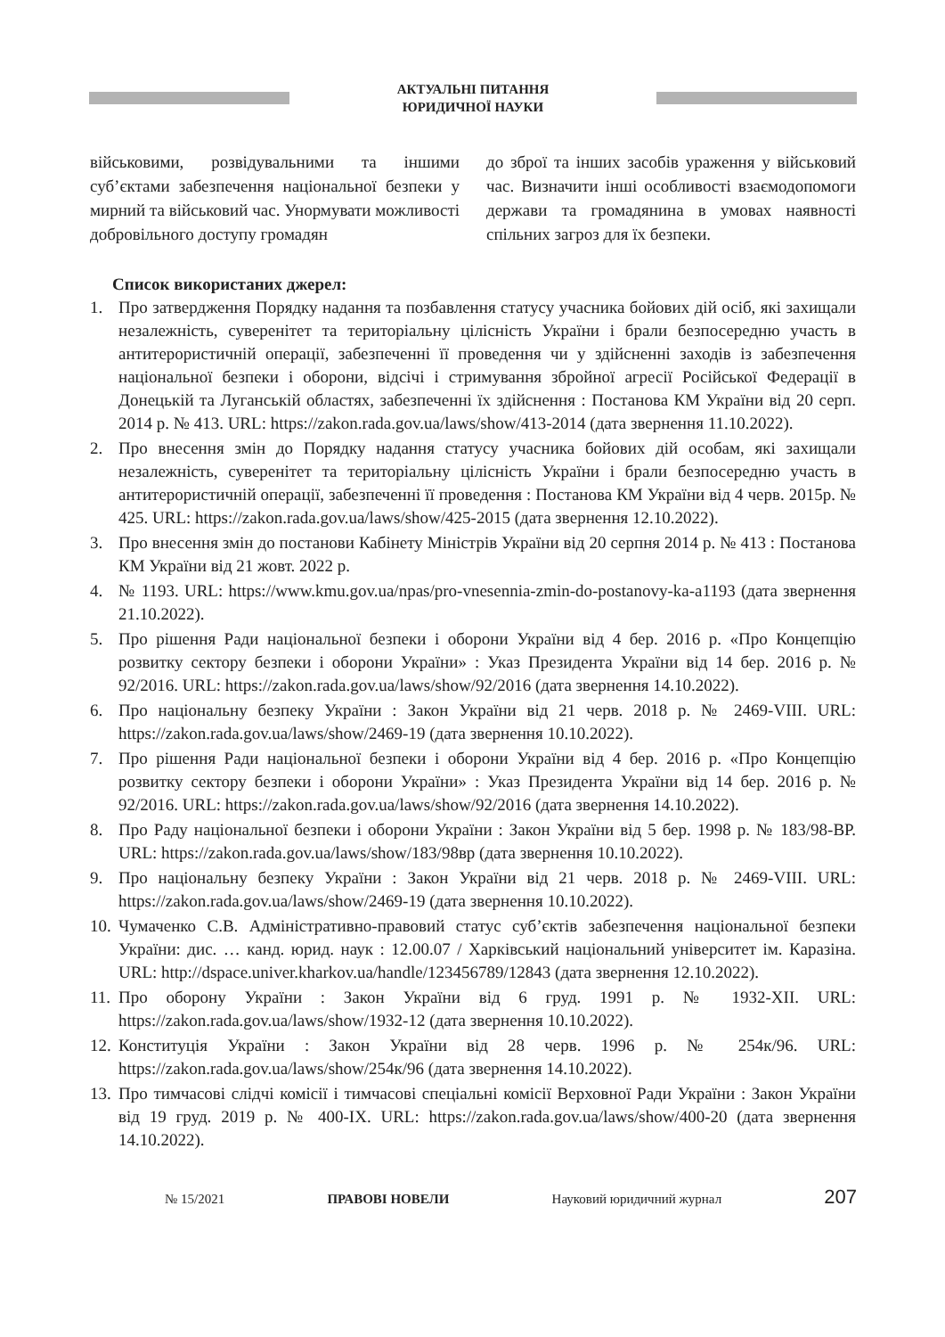АКТУАЛЬНІ ПИТАННЯ
ЮРИДИЧНОЇ НАУКИ
військовими, розвідувальними та іншими суб’єктами забезпечення національної безпеки у мирний та військовий час. Унормувати можливості добровільного доступу громадян
до зброї та інших засобів ураження у військовий час. Визначити інші особливості взаємодопомоги держави та громадянина в умовах наявності спільних загроз для їх безпеки.
Список використаних джерел:
1. Про затвердження Порядку надання та позбавлення статусу учасника бойових дій осіб, які захищали незалежність, суверенітет та територіальну цілісність України і брали безпосередню участь в антитерористичній операції, забезпеченні її проведення чи у здійсненні заходів із забезпечення національної безпеки і оборони, відсічі і стримування збройної агресії Російської Федерації в Донецькій та Луганській областях, забезпеченні їх здійснення : Постанова КМ України від 20 серп. 2014 р. № 413. URL: https://zakon.rada.gov.ua/laws/show/413-2014 (дата звернення 11.10.2022).
2. Про внесення змін до Порядку надання статусу учасника бойових дій особам, які захищали незалежність, суверенітет та територіальну цілісність України і брали безпосередню участь в антитерористичній операції, забезпеченні її проведення : Постанова КМ України від 4 черв. 2015р. № 425. URL: https://zakon.rada.gov.ua/laws/show/425-2015 (дата звернення 12.10.2022).
3. Про внесення змін до постанови Кабінету Міністрів України від 20 серпня 2014 р. № 413 : Постанова КМ України від 21 жовт. 2022 р.
4. № 1193. URL: https://www.kmu.gov.ua/npas/pro-vnesennia-zmin-do-postanovy-ka-a1193 (дата звернення 21.10.2022).
5. Про рішення Ради національної безпеки і оборони України від 4 бер. 2016 р. «Про Концепцію розвитку сектору безпеки і оборони України» : Указ Президента України від 14 бер. 2016 р. № 92/2016. URL: https://zakon.rada.gov.ua/laws/show/92/2016 (дата звернення 14.10.2022).
6. Про національну безпеку України : Закон України від 21 черв. 2018 р. № 2469-VIII. URL: https://zakon.rada.gov.ua/laws/show/2469-19 (дата звернення 10.10.2022).
7. Про рішення Ради національної безпеки і оборони України від 4 бер. 2016 р. «Про Концепцію розвитку сектору безпеки і оборони України» : Указ Президента України від 14 бер. 2016 р. № 92/2016. URL: https://zakon.rada.gov.ua/laws/show/92/2016 (дата звернення 14.10.2022).
8. Про Раду національної безпеки і оборони України : Закон України від 5 бер. 1998 р. № 183/98-ВР. URL: https://zakon.rada.gov.ua/laws/show/183/98вр (дата звернення 10.10.2022).
9. Про національну безпеку України : Закон України від 21 черв. 2018 р. № 2469-VIII. URL: https://zakon.rada.gov.ua/laws/show/2469-19 (дата звернення 10.10.2022).
10. Чумаченко С.В. Адміністративно-правовий статус суб’єктів забезпечення національної безпеки України: дис. … канд. юрид. наук : 12.00.07 / Харківський національний університет ім. Каразіна. URL: http://dspace.univer.kharkov.ua/handle/123456789/12843 (дата звернення 12.10.2022).
11. Про оборону України : Закон України від 6 груд. 1991 р. № 1932-XII. URL: https://zakon.rada.gov.ua/laws/show/1932-12 (дата звернення 10.10.2022).
12. Конституція України : Закон України від 28 черв. 1996 р. № 254к/96. URL: https://zakon.rada.gov.ua/laws/show/254к/96 (дата звернення 14.10.2022).
13. Про тимчасові слідчі комісії і тимчасові спеціальні комісії Верховної Ради України : Закон України від 19 груд. 2019 р. № 400-IX. URL: https://zakon.rada.gov.ua/laws/show/400-20 (дата звернення 14.10.2022).
№ 15/2021 ПРАВОВІ НОВЕЛИ Науковий юридичний журнал 207